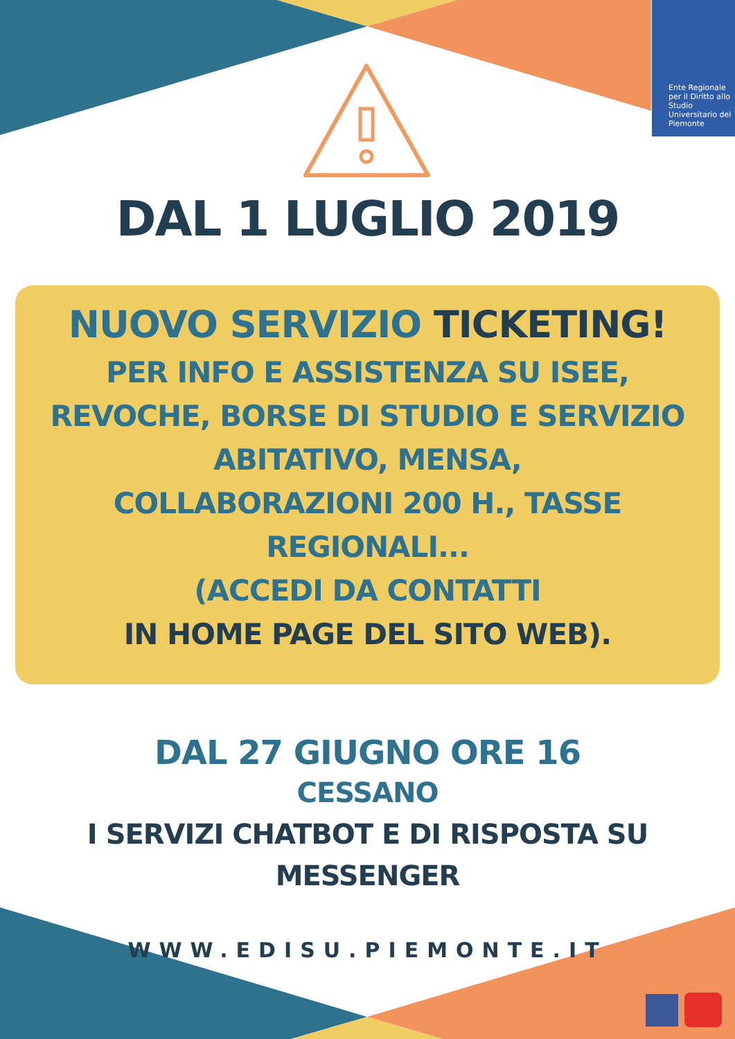Ente Regionale per il Diritto allo Studio Universitario del Piemonte
DAL 1 LUGLIO 2019
NUOVO SERVIZIO TICKETING!
PER INFO E ASSISTENZA SU ISEE,
REVOCHE, BORSE DI STUDIO E SERVIZIO
ABITATIVO, MENSA,
COLLABORAZIONI 200 H., TASSE
REGIONALI...
(ACCEDI DA CONTATTI
IN HOME PAGE DEL SITO WEB).
DAL 27 GIUGNO ORE 16
CESSANO
I SERVIZI CHATBOT E DI RISPOSTA SU
MESSENGER
WWW.EDISU.PIEMONTE.IT